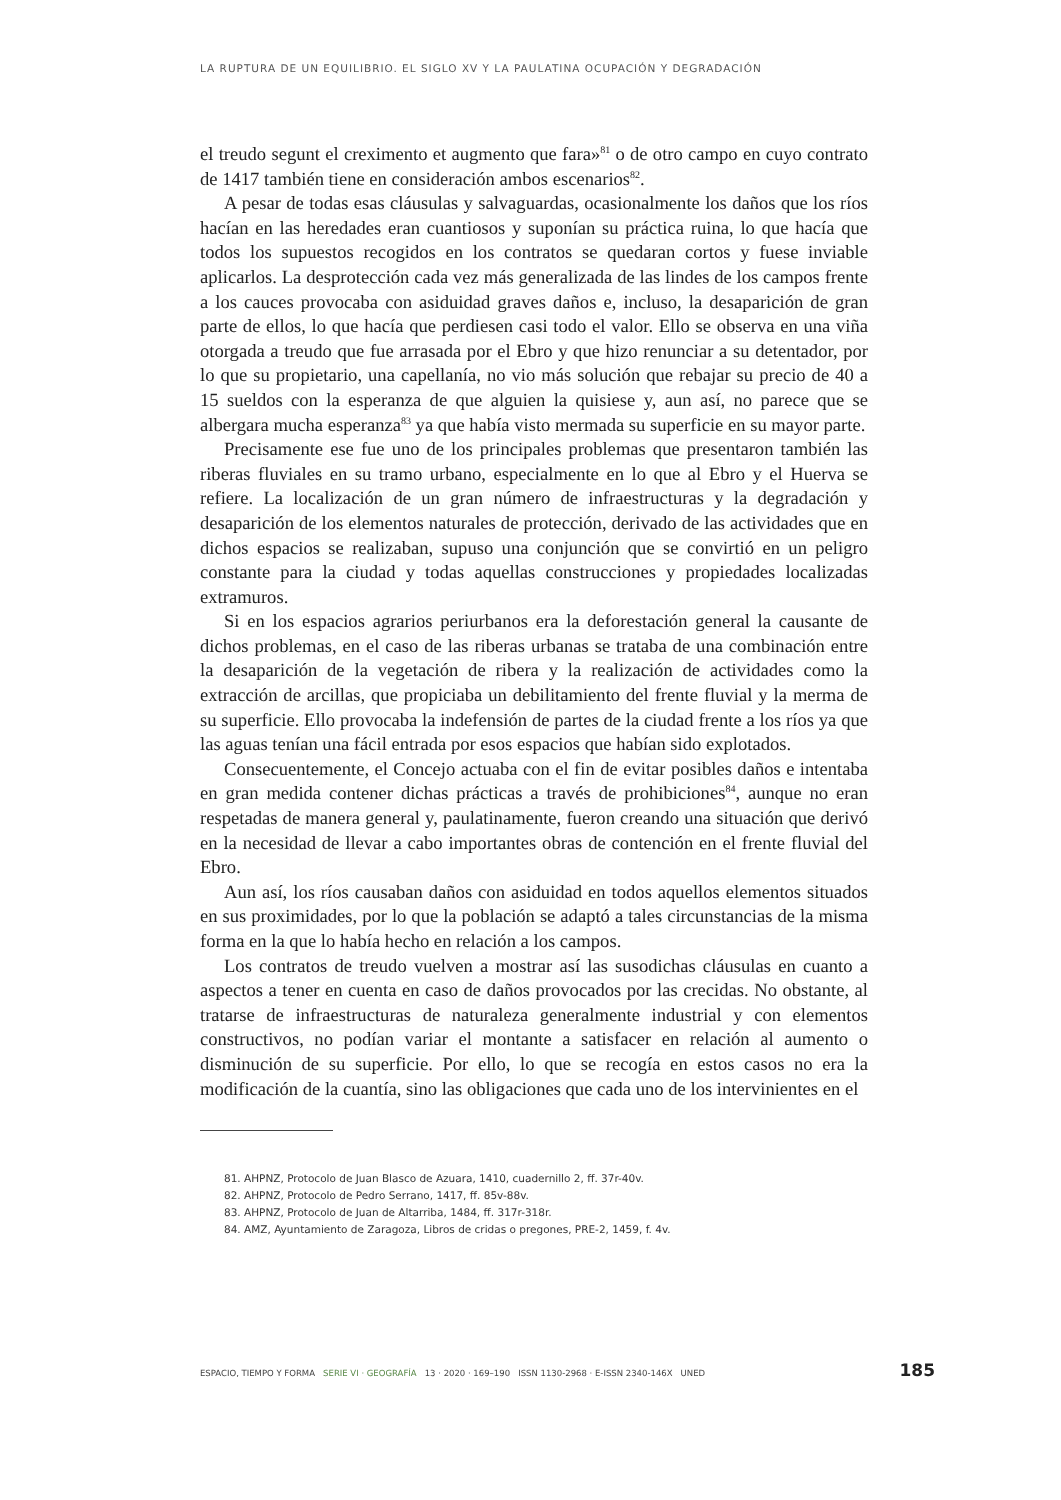LA RUPTURA DE UN EQUILIBRIO. EL SIGLO XV Y LA PAULATINA OCUPACIÓN Y DEGRADACIÓN
el treudo segunt el creximento et augmento que fara»<sup>81</sup> o de otro campo en cuyo contrato de 1417 también tiene en consideración ambos escenarios<sup>82</sup>.
A pesar de todas esas cláusulas y salvaguardas, ocasionalmente los daños que los ríos hacían en las heredades eran cuantiosos y suponían su práctica ruina, lo que hacía que todos los supuestos recogidos en los contratos se quedaran cortos y fuese inviable aplicarlos. La desprotección cada vez más generalizada de las lindes de los campos frente a los cauces provocaba con asiduidad graves daños e, incluso, la desaparición de gran parte de ellos, lo que hacía que perdiesen casi todo el valor. Ello se observa en una viña otorgada a treudo que fue arrasada por el Ebro y que hizo renunciar a su detentador, por lo que su propietario, una capellanía, no vio más solución que rebajar su precio de 40 a 15 sueldos con la esperanza de que alguien la quisiese y, aun así, no parece que se albergara mucha esperanza<sup>83</sup> ya que había visto mermada su superficie en su mayor parte.
Precisamente ese fue uno de los principales problemas que presentaron también las riberas fluviales en su tramo urbano, especialmente en lo que al Ebro y el Huerva se refiere. La localización de un gran número de infraestructuras y la degradación y desaparición de los elementos naturales de protección, derivado de las actividades que en dichos espacios se realizaban, supuso una conjunción que se convirtió en un peligro constante para la ciudad y todas aquellas construcciones y propiedades localizadas extramuros.
Si en los espacios agrarios periurbanos era la deforestación general la causante de dichos problemas, en el caso de las riberas urbanas se trataba de una combinación entre la desaparición de la vegetación de ribera y la realización de actividades como la extracción de arcillas, que propiciaba un debilitamiento del frente fluvial y la merma de su superficie. Ello provocaba la indefensión de partes de la ciudad frente a los ríos ya que las aguas tenían una fácil entrada por esos espacios que habían sido explotados.
Consecuentemente, el Concejo actuaba con el fin de evitar posibles daños e intentaba en gran medida contener dichas prácticas a través de prohibiciones<sup>84</sup>, aunque no eran respetadas de manera general y, paulatinamente, fueron creando una situación que derivó en la necesidad de llevar a cabo importantes obras de contención en el frente fluvial del Ebro.
Aun así, los ríos causaban daños con asiduidad en todos aquellos elementos situados en sus proximidades, por lo que la población se adaptó a tales circunstancias de la misma forma en la que lo había hecho en relación a los campos.
Los contratos de treudo vuelven a mostrar así las susodichas cláusulas en cuanto a aspectos a tener en cuenta en caso de daños provocados por las crecidas. No obstante, al tratarse de infraestructuras de naturaleza generalmente industrial y con elementos constructivos, no podían variar el montante a satisfacer en relación al aumento o disminución de su superficie. Por ello, lo que se recogía en estos casos no era la modificación de la cuantía, sino las obligaciones que cada uno de los intervinientes en el
81. AHPNZ, Protocolo de Juan Blasco de Azuara, 1410, cuadernillo 2, ff. 37r-40v.
82. AHPNZ, Protocolo de Pedro Serrano, 1417, ff. 85v-88v.
83. AHPNZ, Protocolo de Juan de Altarriba, 1484, ff. 317r-318r.
84. AMZ, Ayuntamiento de Zaragoza, Libros de cridas o pregones, PRE-2, 1459, f. 4v.
ESPACIO, TIEMPO Y FORMA SERIE VI · GEOGRAFÍA 13 · 2020 · 169–190 ISSN 1130-2968 · E-ISSN 2340-146X UNED 185